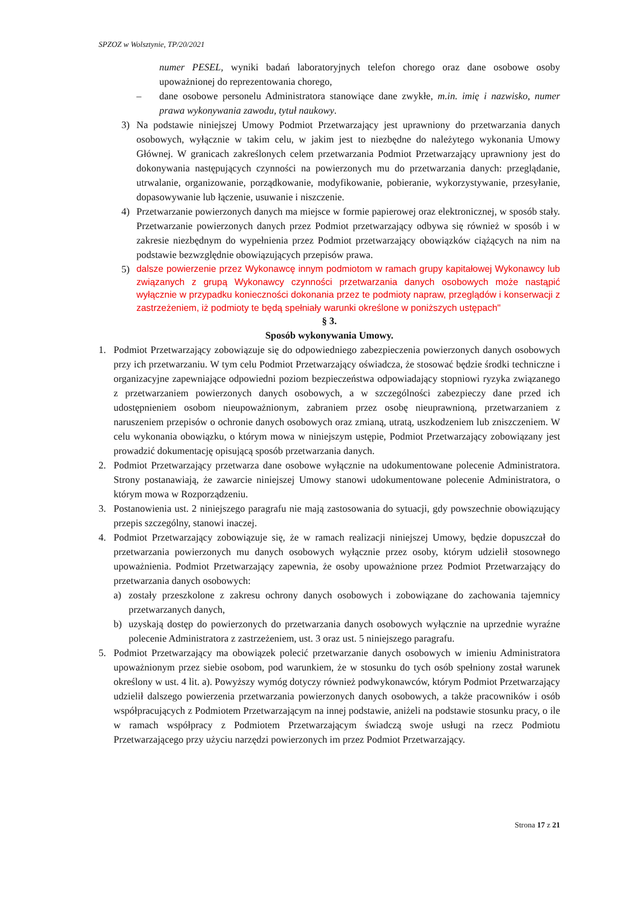SPZOZ w Wolsztynie, TP/20/2021
numer PESEL, wyniki badań laboratoryjnych telefon chorego oraz dane osobowe osoby upoważnionej do reprezentowania chorego,
– dane osobowe personelu Administratora stanowiące dane zwykłe, m.in. imię i nazwisko, numer prawa wykonywania zawodu, tytuł naukowy.
3) Na podstawie niniejszej Umowy Podmiot Przetwarzający jest uprawniony do przetwarzania danych osobowych, wyłącznie w takim celu, w jakim jest to niezbędne do należytego wykonania Umowy Głównej. W granicach zakreślonych celem przetwarzania Podmiot Przetwarzający uprawniony jest do dokonywania następujących czynności na powierzonych mu do przetwarzania danych: przeglądanie, utrwalanie, organizowanie, porządkowanie, modyfikowanie, pobieranie, wykorzystywanie, przesyłanie, dopasowywanie lub łączenie, usuwanie i niszczenie.
4) Przetwarzanie powierzonych danych ma miejsce w formie papierowej oraz elektronicznej, w sposób stały. Przetwarzanie powierzonych danych przez Podmiot przetwarzający odbywa się również w sposób i w zakresie niezbędnym do wypełnienia przez Podmiot przetwarzający obowiązków ciążących na nim na podstawie bezwzględnie obowiązujących przepisów prawa.
5) dalsze powierzenie przez Wykonawcę innym podmiotom w ramach grupy kapitałowej Wykonawcy lub związanych z grupą Wykonawcy czynności przetwarzania danych osobowych może nastąpić wyłącznie w przypadku konieczności dokonania przez te podmioty napraw, przeglądów i konserwacji z zastrzeżeniem, iż podmioty te będą spełniały warunki określone w poniższych ustępach"
§ 3.
Sposób wykonywania Umowy.
1. Podmiot Przetwarzający zobowiązuje się do odpowiedniego zabezpieczenia powierzonych danych osobowych przy ich przetwarzaniu. W tym celu Podmiot Przetwarzający oświadcza, że stosować będzie środki techniczne i organizacyjne zapewniające odpowiedni poziom bezpieczeństwa odpowiadający stopniowi ryzyka związanego z przetwarzaniem powierzonych danych osobowych, a w szczególności zabezpieczy dane przed ich udostępnieniem osobom nieupoważnionym, zabraniem przez osobę nieuprawnioną, przetwarzaniem z naruszeniem przepisów o ochronie danych osobowych oraz zmianą, utratą, uszkodzeniem lub zniszczeniem. W celu wykonania obowiązku, o którym mowa w niniejszym ustępie, Podmiot Przetwarzający zobowiązany jest prowadzić dokumentację opisującą sposób przetwarzania danych.
2. Podmiot Przetwarzający przetwarza dane osobowe wyłącznie na udokumentowane polecenie Administratora. Strony postanawiają, że zawarcie niniejszej Umowy stanowi udokumentowane polecenie Administratora, o którym mowa w Rozporządzeniu.
3. Postanowienia ust. 2 niniejszego paragrafu nie mają zastosowania do sytuacji, gdy powszechnie obowiązujący przepis szczególny, stanowi inaczej.
4. Podmiot Przetwarzający zobowiązuje się, że w ramach realizacji niniejszej Umowy, będzie dopuszczał do przetwarzania powierzonych mu danych osobowych wyłącznie przez osoby, którym udzielił stosownego upoważnienia. Podmiot Przetwarzający zapewnia, że osoby upoważnione przez Podmiot Przetwarzający do przetwarzania danych osobowych:
a) zostały przeszkolone z zakresu ochrony danych osobowych i zobowiązane do zachowania tajemnicy przetwarzanych danych,
b) uzyskają dostęp do powierzonych do przetwarzania danych osobowych wyłącznie na uprzednie wyraźne polecenie Administratora z zastrzeżeniem, ust. 3 oraz ust. 5 niniejszego paragrafu.
5. Podmiot Przetwarzający ma obowiązek polecić przetwarzanie danych osobowych w imieniu Administratora upoważnionym przez siebie osobom, pod warunkiem, że w stosunku do tych osób spełniony został warunek określony w ust. 4 lit. a). Powyższy wymóg dotyczy również podwykonawców, którym Podmiot Przetwarzający udzielił dalszego powierzenia przetwarzania powierzonych danych osobowych, a także pracowników i osób współpracujących z Podmiotem Przetwarzającym na innej podstawie, aniżeli na podstawie stosunku pracy, o ile w ramach współpracy z Podmiotem Przetwarzającym świadczą swoje usługi na rzecz Podmiotu Przetwarzającego przy użyciu narzędzi powierzonych im przez Podmiot Przetwarzający.
Strona 17 z 21